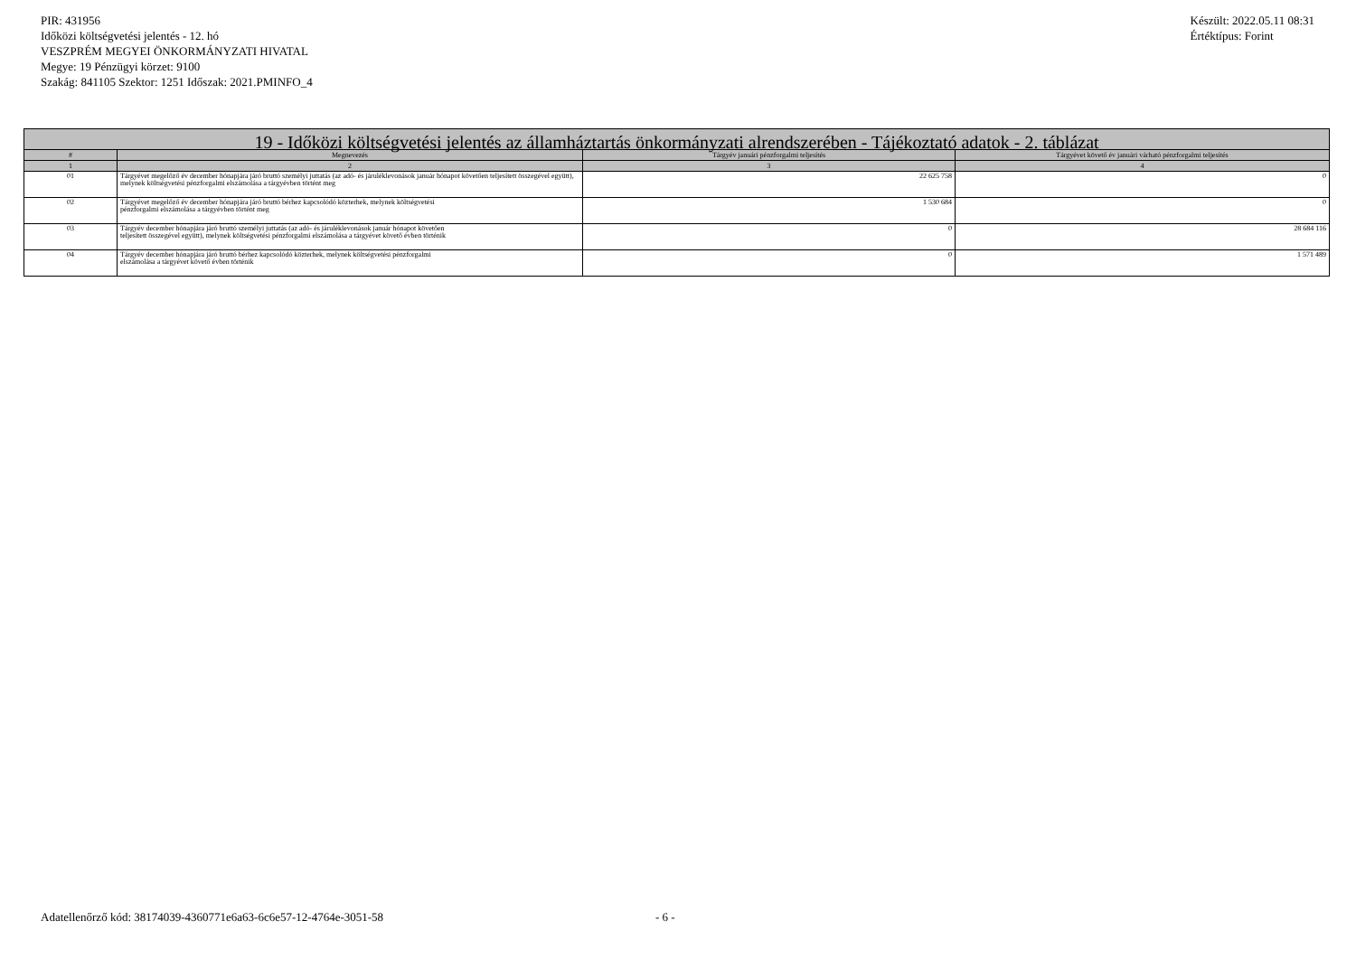PIR: 431956
Időközi költségvetési jelentés - 12. hó
VESZPRÉM MEGYEI ÖNKORMÁNYZATI HIVATAL
Megye: 19 Pénzügyi körzet: 9100
Szakág: 841105 Szektor: 1251 Időszak: 2021.PMINFO_4
Készült: 2022.05.11 08:31
Értéktípus: Forint
| 19 - Időközi költségvetési jelentés az államháztartás önkormányzati alrendszerében - Tájékoztató adatok - 2. táblázat | | | |
| --- | --- | --- | --- |
| # | Megnevezés | Tárgyév januári pénzforgalmi teljesítés | Tárgyévet követő év januári várható pénzforgalmi teljesítés |
| 1 | 2 | 3 | 4 |
| 01 | Tárgyévet megelőző év december hónapjára járó bruttó személyi juttatás (az adó- és járuléklevonások január hónapot követően teljesített összegével együtt), melynek költségvetési pénzforgalmi elszámolása a tárgyévben történt meg | 22 625 758 | 0 |
| 02 | Tárgyévet megelőző év december hónapjára járó bruttó bérhez kapcsolódó közterhek, melynek költségvetési pénzforgalmi elszámolása a tárgyévben történt meg | 1 530 684 | 0 |
| 03 | Tárgyév december hónapjára járó bruttó személyi juttatás (az adó- és járuléklevonások január hónapot követően teljesített összegével együtt), melynek költségvetési pénzforgalmi elszámolása a tárgyévet követő évben történik | 0 | 28 684 116 |
| 04 | Tárgyév december hónapjára járó bruttó bérhez kapcsolódó közterhek, melynek költségvetési pénzforgalmi elszámolása a tárgyévet követő évben történik | 0 | 1 571 489 |
Adatellenőrző kód: 38174039-4360771e6a63-6c6e57-12-4764e-3051-58
- 6 -